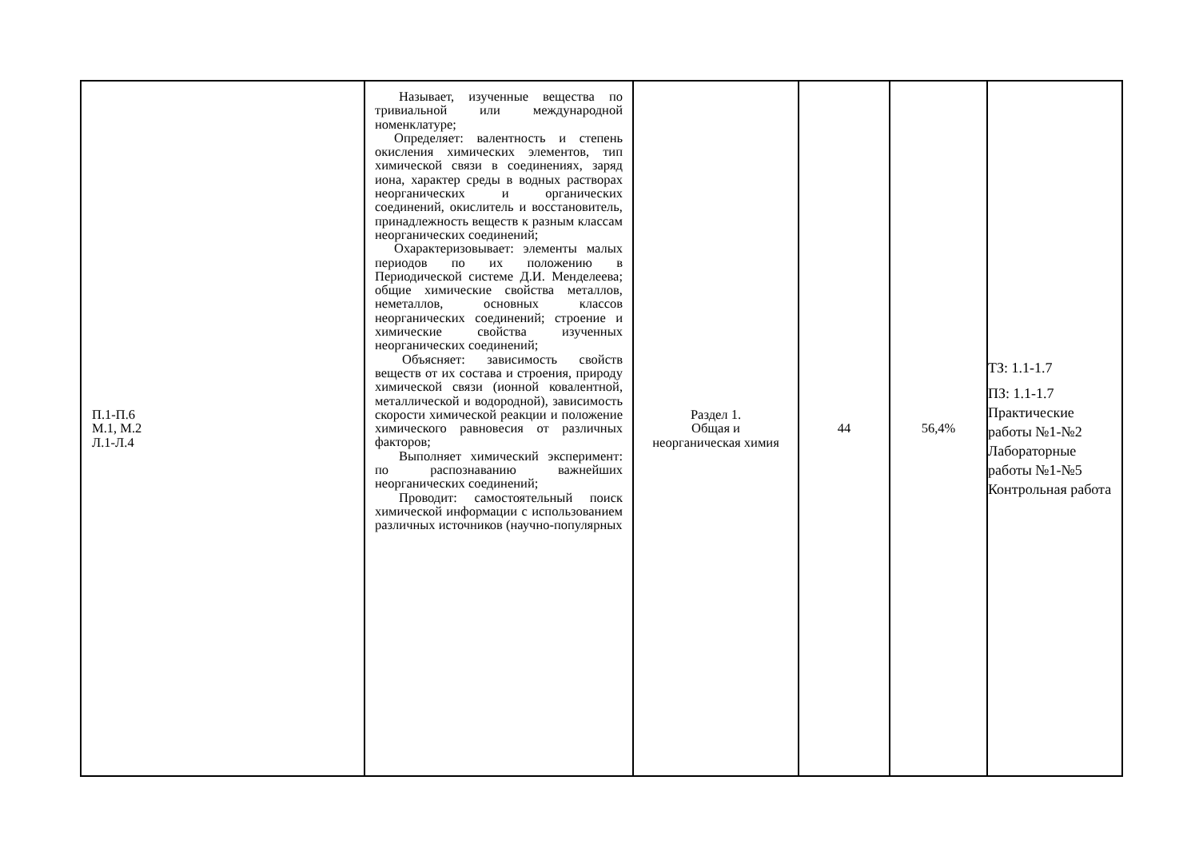| П.1-П.6 М.1, М.2 Л.1-Л.4 | Называет, изученные вещества по тривиальной или международной номенклатуре; Определяет: валентность и степень окисления химических элементов, тип химической связи в соединениях, заряд иона, характер среды в водных растворах неорганических и органических соединений, окислитель и восстановитель, принадлежность веществ к разным классам неорганических соединений; Охарактеризовывает: элементы малых периодов по их положению в Периодической системе Д.И. Менделеева; общие химические свойства металлов, неметаллов, основных классов неорганических соединений; строение и химические свойства изученных неорганических соединений; Объясняет: зависимость свойств веществ от их состава и строения, природу химической связи (ионной ковалентной, металлической и водородной), зависимость скорости химической реакции и положение химического равновесия от различных факторов; Выполняет химический эксперимент: по распознаванию важнейших неорганических соединений; Проводит: самостоятельный поиск химической информации с использованием различных источников (научно-популярных | Раздел 1. Общая и неорганическая химия | 44 | 56,4% | ТЗ: 1.1-1.7 ПЗ: 1.1-1.7 Практические работы №1-№2 Лабораторные работы №1-№5 Контрольная работа |